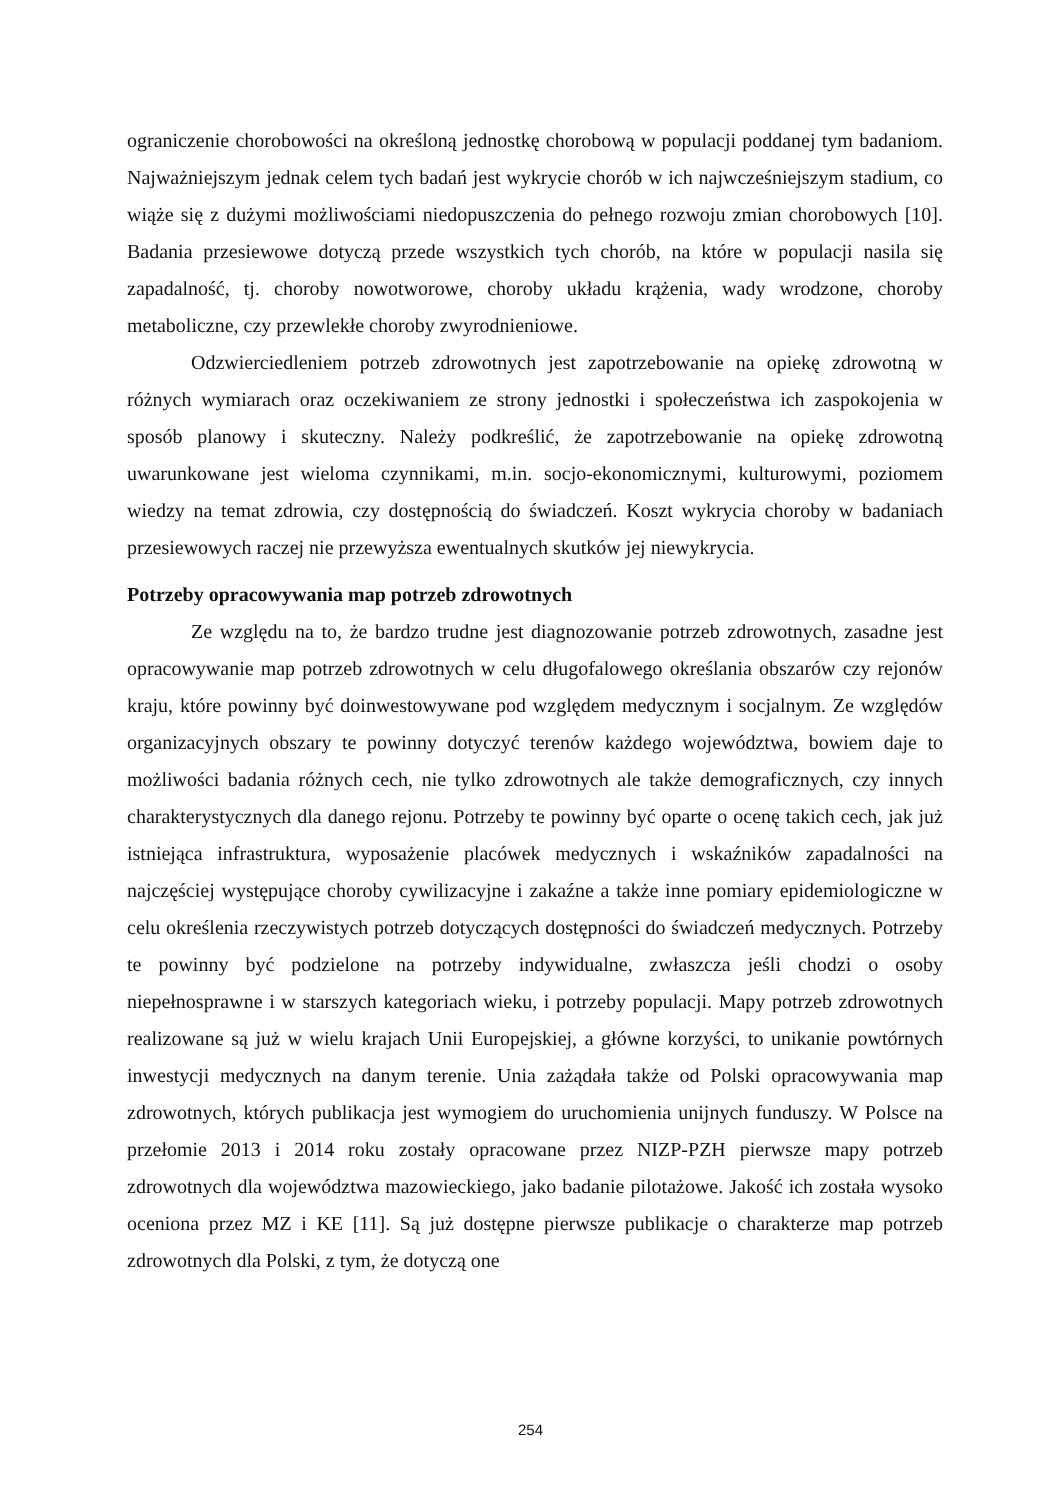ograniczenie chorobowości na określoną jednostkę chorobową w populacji poddanej tym badaniom. Najważniejszym jednak celem tych badań jest wykrycie chorób w ich najwcześniejszym stadium, co wiąże się z dużymi możliwościami niedopuszczenia do pełnego rozwoju zmian chorobowych [10]. Badania przesiewowe dotyczą przede wszystkich tych chorób, na które w populacji nasila się zapadalność, tj. choroby nowotworowe, choroby układu krążenia, wady wrodzone, choroby metaboliczne, czy przewlekłe choroby zwyrodnieniowe.
Odzwierciedleniem potrzeb zdrowotnych jest zapotrzebowanie na opiekę zdrowotną w różnych wymiarach oraz oczekiwaniem ze strony jednostki i społeczeństwa ich zaspokojenia w sposób planowy i skuteczny. Należy podkreślić, że zapotrzebowanie na opiekę zdrowotną uwarunkowane jest wieloma czynnikami, m.in. socjo-ekonomicznymi, kulturowymi, poziomem wiedzy na temat zdrowia, czy dostępnością do świadczeń. Koszt wykrycia choroby w badaniach przesiewowych raczej nie przewyższa ewentualnych skutków jej niewykrycia.
Potrzeby opracowywania map potrzeb zdrowotnych
Ze względu na to, że bardzo trudne jest diagnozowanie potrzeb zdrowotnych, zasadne jest opracowywanie map potrzeb zdrowotnych w celu długofalowego określania obszarów czy rejonów kraju, które powinny być doinwestowywane pod względem medycznym i socjalnym. Ze względów organizacyjnych obszary te powinny dotyczyć terenów każdego województwa, bowiem daje to możliwości badania różnych cech, nie tylko zdrowotnych ale także demograficznych, czy innych charakterystycznych dla danego rejonu. Potrzeby te powinny być oparte o ocenę takich cech, jak już istniejąca infrastruktura, wyposażenie placówek medycznych i wskaźników zapadalności na najczęściej występujące choroby cywilizacyjne i zakaźne a także inne pomiary epidemiologiczne w celu określenia rzeczywistych potrzeb dotyczących dostępności do świadczeń medycznych. Potrzeby te powinny być podzielone na potrzeby indywidualne, zwłaszcza jeśli chodzi o osoby niepełnosprawne i w starszych kategoriach wieku, i potrzeby populacji. Mapy potrzeb zdrowotnych realizowane są już w wielu krajach Unii Europejskiej, a główne korzyści, to unikanie powtórnych inwestycji medycznych na danym terenie. Unia zażądała także od Polski opracowywania map zdrowotnych, których publikacja jest wymogiem do uruchomienia unijnych funduszy. W Polsce na przełomie 2013 i 2014 roku zostały opracowane przez NIZP-PZH pierwsze mapy potrzeb zdrowotnych dla województwa mazowieckiego, jako badanie pilotażowe. Jakość ich została wysoko oceniona przez MZ i KE [11]. Są już dostępne pierwsze publikacje o charakterze map potrzeb zdrowotnych dla Polski, z tym, że dotyczą one
254